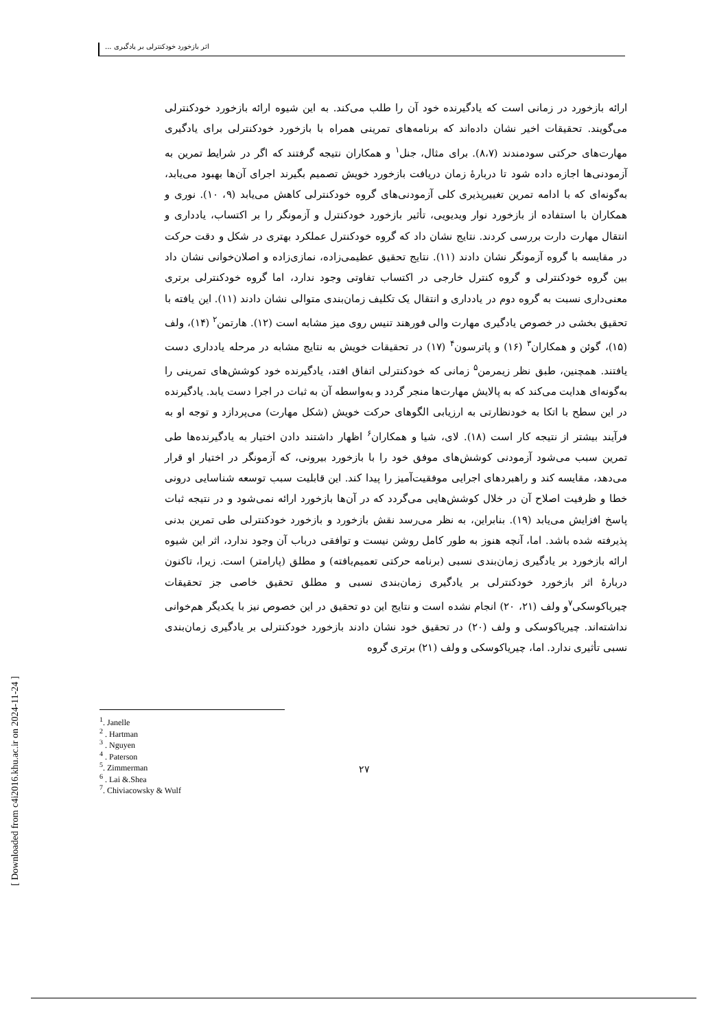اثر بازخورد خودکنترلی بر یادگیری ...
ارائه بازخورد در زمانی است که یادگیرنده خود آن را طلب می‌کند. به این شیوه ارائه بازخورد خودکنترلی می‌گویند. تحقیقات اخیر نشان داده‌اند که برنامه‌های تمرینی همراه با بازخورد خودکنترلی برای یادگیری مهارت‌های حرکتی سودمندند (۸،۷). برای مثال، جنل<sup>۱</sup> و همکاران نتیجه گرفتند که اگر در شرایط تمرین به آزمودنی‌ها اجازه داده شود تا دربارهٔ زمان دریافت بازخورد خویش تصمیم بگیرند اجرای آن‌ها بهبود می‌یابد، به‌گونه‌ای که با ادامه تمرین تغییرپذیری کلی آزمودنی‌های گروه خودکنترلی کاهش می‌یابد (۹، ۱۰). نوری و همکاران با استفاده از بازخورد نوار ویدیویی، تأثیر بازخورد خودکنترل و آزمونگر را بر اکتساب، یادداری و انتقال مهارت دارت بررسی کردند. نتایج نشان داد که گروه خودکنترل عملکرد بهتری در شکل و دقت حرکت در مقایسه با گروه آزمونگر نشان دادند (۱۱). نتایج تحقیق عظیمی‌زاده، نمازی‌زاده و اصلان‌خوانی نشان داد بین گروه خودکنترلی و گروه کنترل خارجی در اکتساب تفاوتی وجود ندارد، اما گروه خودکنترلی برتری معنی‌داری نسبت به گروه دوم در یادداری و انتقال یک تکلیف زمان‌بندی متوالی نشان دادند (۱۱). این یافته با تحقیق بخشی در خصوص یادگیری مهارت والی فورهند تنیس روی میز مشابه است (۱۲). هارتمن<sup>۲</sup> (۱۴)، ولف (۱۵)، گوئن و همکاران<sup>۳</sup> (۱۶) و پاترسون<sup>۴</sup> (۱۷) در تحقیقات خویش به نتایج مشابه در مرحله یادداری دست یافتند. همچنین، طبق نظر زیمرمن<sup>۵</sup> زمانی که خودکنترلی اتفاق افتد، یادگیرنده خود کوشش‌های تمرینی را به‌گونه‌ای هدایت می‌کند که به پالایش مهارت‌ها منجر گردد و به‌واسطه آن به ثبات در اجرا دست یابد. یادگیرنده در این سطح با اتکا به خودنظارتی به ارزیابی الگوهای حرکت خویش (شکل مهارت) می‌پردازد و توجه او به فرآیند بیشتر از نتیجه کار است (۱۸). لای، شیا و همکاران<sup>۶</sup> اظهار داشتند دادن اختیار به یادگیرنده‌ها طی تمرین سبب می‌شود آزمودنی کوشش‌های موفق خود را با بازخورد بیرونی، که آزمونگر در اختیار او قرار می‌دهد، مقایسه کند و راهبردهای اجرایی موفقیت‌آمیز را پیدا کند. این قابلیت سبب توسعه شناسایی درونی خطا و ظرفیت اصلاح آن در خلال کوشش‌هایی می‌گردد که در آن‌ها بازخورد ارائه نمی‌شود و در نتیجه ثبات پاسخ افزایش می‌یابد (۱۹). بنابراین، به نظر می‌رسد نقش بازخورد و بازخورد خودکنترلی طی تمرین بدنی پذیرفته شده باشد. اما، آنچه هنوز به طور کامل روشن نیست و توافقی درباب آن وجود ندارد، اثر این شیوه ارائه بازخورد بر یادگیری زمان‌بندی نسبی (برنامه حرکتی تعمیم‌یافته) و مطلق (پارامتر) است. زیرا، تاکنون دربارهٔ اثر بازخورد خودکنترلی بر یادگیری زمان‌بندی نسبی و مطلق تحقیق خاصی جز تحقیقات چیریاکوسکی<sup>۷</sup>و ولف (۲۱، ۲۰) انجام نشده است و نتایج این دو تحقیق در این خصوص نیز با یکدیگر هم‌خوانی نداشته‌اند. چیریاکوسکی و ولف (۲۰) در تحقیق خود نشان دادند بازخورد خودکنترلی بر یادگیری زمان‌بندی نسبی تأثیری ندارد. اما، چیریاکوسکی و ولف (۲۱) برتری گروه
<sup>1</sup>. Janelle
<sup>2</sup> . Hartman
<sup>3</sup> . Nguyen
<sup>4</sup> . Paterson
<sup>5</sup>. Zimmerman
<sup>6</sup> . Lai &.Shea
<sup>7</sup>. Chiviacowsky & Wulf
۲۷
[ Downloaded from c4i2016.khu.ac.ir on 2024-11-24 ]